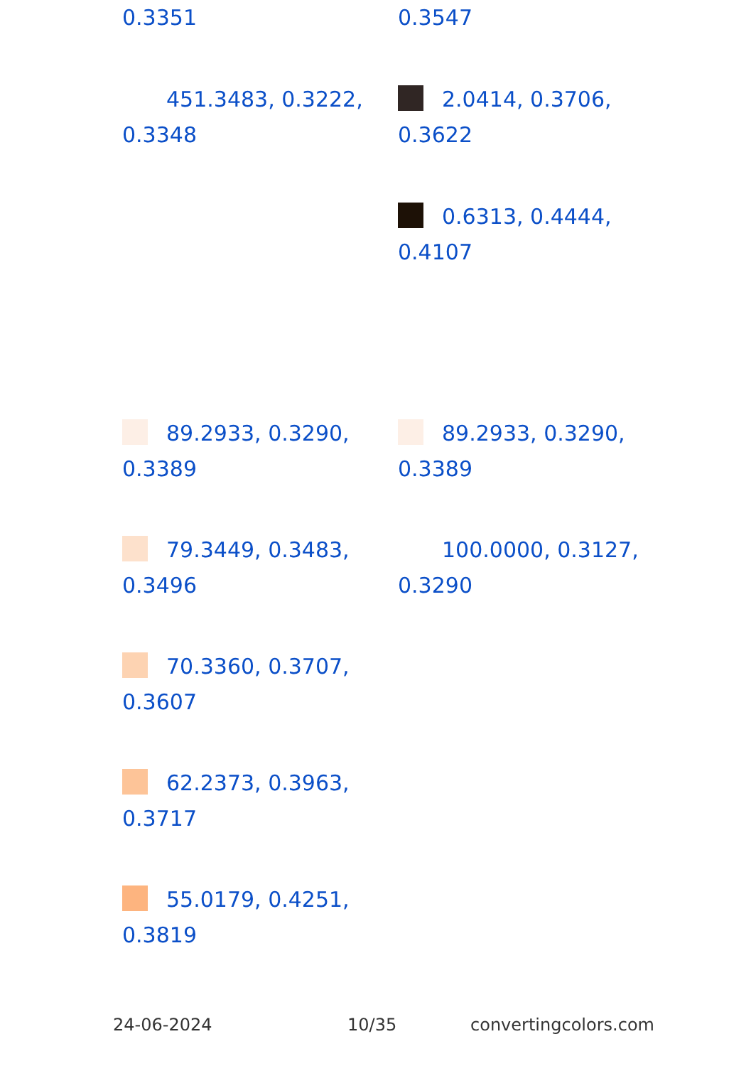0.3351 0.3547
451.3483, 0.3222, 0.3348
2.0414, 0.3706, 0.3622
0.6313, 0.4444, 0.4107
89.2933, 0.3290, 0.3389
89.2933, 0.3290, 0.3389
79.3449, 0.3483, 0.3496
100.0000, 0.3127, 0.3290
70.3360, 0.3707, 0.3607
62.2373, 0.3963, 0.3717
55.0179, 0.4251, 0.3819
24-06-2024 10/35 convertingcolors.com